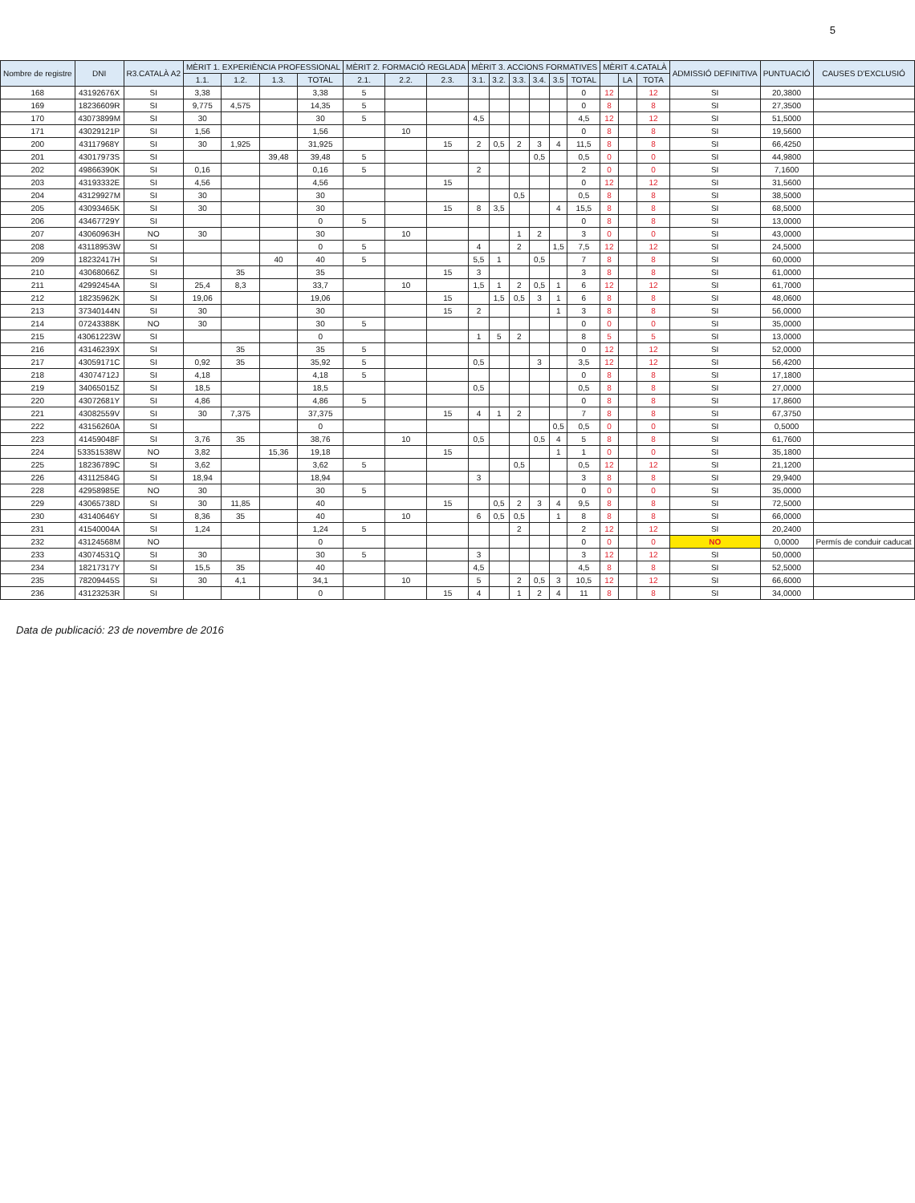5
| Nombre de registre | DNI | R3.CATALÀ A2 | MÈRIT 1. EXPERIÈNCIA PROFESSIONAL | | | | MÈRIT 2. FORMACIÓ REGLADA | | | MÈRIT 3. ACCIONS FORMATIVES | | | | | | MÈRIT 4.CATALÀ | | | ADMISSIÓ DEFINITIVA | PUNTUACIÓ | CAUSES D'EXCLUSIÓ |
| --- | --- | --- | --- | --- | --- | --- | --- | --- | --- | --- | --- | --- | --- | --- | --- | --- | --- | --- | --- | --- | --- |
| | | | 1.1. | 1.2. | 1.3. | TOTAL | 2.1. | 2.2. | 2.3. | 3.1. | 3.2. | 3.3. | 3.4. | 3.5 | TOTAL | | LA | TOTA | | | |
| 168 | 43192676X | SI | 3,38 | | | 3,38 | 5 | | | | | | | | 0 | 12 | | 12 | SI | 20,3800 | |
| 169 | 18236609R | SI | 9,775 | 4,575 | | 14,35 | 5 | | | | | | | | 0 | 8 | | 8 | SI | 27,3500 | |
| 170 | 43073899M | SI | 30 | | | 30 | 5 | | | 4,5 | | | | | 4,5 | 12 | | 12 | SI | 51,5000 | |
| 171 | 43029121P | SI | 1,56 | | | 1,56 | | 10 | | | | | | | 0 | 8 | | 8 | SI | 19,5600 | |
| 200 | 43117968Y | SI | 30 | 1,925 | | 31,925 | | | 15 | 2 | 0,5 | 2 | 3 | 4 | 11,5 | 8 | | 8 | SI | 66,4250 | |
| 201 | 43017973S | SI | | | 39,48 | 39,48 | 5 | | | | | | 0,5 | | 0,5 | 0 | | 0 | SI | 44,9800 | |
| 202 | 49866390K | SI | 0,16 | | | 0,16 | 5 | | | 2 | | | | | 2 | 0 | | 0 | SI | 7,1600 | |
| 203 | 43193332E | SI | 4,56 | | | 4,56 | | | 15 | | | | | | 0 | 12 | | 12 | SI | 31,5600 | |
| 204 | 43129927M | SI | 30 | | | 30 | | | | | | 0,5 | | | 0,5 | 8 | | 8 | SI | 38,5000 | |
| 205 | 43093465K | SI | 30 | | | 30 | | | 15 | 8 | 3,5 | | | 4 | 15,5 | 8 | | 8 | SI | 68,5000 | |
| 206 | 43467729Y | SI | | | | 0 | 5 | | | | | | | | 0 | 8 | | 8 | SI | 13,0000 | |
| 207 | 43060963H | NO | 30 | | | 30 | | 10 | | | | 1 | 2 | | 3 | 0 | | 0 | SI | 43,0000 | |
| 208 | 43118953W | SI | | | | 0 | 5 | | | 4 | | 2 | | 1,5 | 7,5 | 12 | | 12 | SI | 24,5000 | |
| 209 | 18232417H | SI | | | 40 | 40 | 5 | | | 5,5 | 1 | | 0,5 | | 7 | 8 | | 8 | SI | 60,0000 | |
| 210 | 43068066Z | SI | | 35 | | 35 | | | 15 | 3 | | | | | 3 | 8 | | 8 | SI | 61,0000 | |
| 211 | 42992454A | SI | 25,4 | 8,3 | | 33,7 | | 10 | | 1,5 | 1 | 2 | 0,5 | 1 | 6 | 12 | | 12 | SI | 61,7000 | |
| 212 | 18235962K | SI | 19,06 | | | 19,06 | | | 15 | | 1,5 | 0,5 | 3 | 1 | 6 | 8 | | 8 | SI | 48,0600 | |
| 213 | 37340144N | SI | 30 | | | 30 | | | 15 | 2 | | | | 1 | 3 | 8 | | 8 | SI | 56,0000 | |
| 214 | 07243388K | NO | 30 | | | 30 | 5 | | | | | | | | 0 | 0 | | 0 | SI | 35,0000 | |
| 215 | 43061223W | SI | | | | 0 | | | | 1 | 5 | 2 | | | 8 | 5 | | 5 | SI | 13,0000 | |
| 216 | 43146239X | SI | | 35 | | 35 | 5 | | | | | | | | 0 | 12 | | 12 | SI | 52,0000 | |
| 217 | 43059171C | SI | 0,92 | 35 | | 35,92 | 5 | | | 0,5 | | | 3 | | 3,5 | 12 | | 12 | SI | 56,4200 | |
| 218 | 43074712J | SI | 4,18 | | | 4,18 | 5 | | | | | | | | 0 | 8 | | 8 | SI | 17,1800 | |
| 219 | 34065015Z | SI | 18,5 | | | 18,5 | | | | 0,5 | | | | | 0,5 | 8 | | 8 | SI | 27,0000 | |
| 220 | 43072681Y | SI | 4,86 | | | 4,86 | 5 | | | | | | | | 0 | 8 | | 8 | SI | 17,8600 | |
| 221 | 43082559V | SI | 30 | 7,375 | | 37,375 | | | 15 | 4 | 1 | 2 | | | 7 | 8 | | 8 | SI | 67,3750 | |
| 222 | 43156260A | SI | | | | 0 | | | | | | | | 0,5 | 0,5 | 0 | | 0 | SI | 0,5000 | |
| 223 | 41459048F | SI | 3,76 | 35 | | 38,76 | | 10 | | 0,5 | | | 0,5 | 4 | 5 | 8 | | 8 | SI | 61,7600 | |
| 224 | 53351538W | NO | 3,82 | | 15,36 | 19,18 | | | 15 | | | | | 1 | 1 | 0 | | 0 | SI | 35,1800 | |
| 225 | 18236789C | SI | 3,62 | | | 3,62 | 5 | | | | | 0,5 | | | 0,5 | 12 | | 12 | SI | 21,1200 | |
| 226 | 43112584G | SI | 18,94 | | | 18,94 | | | | 3 | | | | | 3 | 8 | | 8 | SI | 29,9400 | |
| 228 | 42958985E | NO | 30 | | | 30 | 5 | | | | | | | | 0 | 0 | | 0 | SI | 35,0000 | |
| 229 | 43065738D | SI | 30 | 11,85 | | 40 | | | 15 | | 0,5 | 2 | 3 | 4 | 9,5 | 8 | | 8 | SI | 72,5000 | |
| 230 | 43140646Y | SI | 8,36 | 35 | | 40 | | 10 | | 6 | 0,5 | 0,5 | | 1 | 8 | 8 | | 8 | SI | 66,0000 | |
| 231 | 41540004A | SI | 1,24 | | | 1,24 | 5 | | | | | 2 | | | 2 | 12 | | 12 | SI | 20,2400 | |
| 232 | 43124568M | NO | | | | 0 | | | | | | | | | 0 | 0 | | 0 | NO | 0,0000 | Permís de conduir caducat |
| 233 | 43074531Q | SI | 30 | | | 30 | 5 | | | 3 | | | | | 3 | 12 | | 12 | SI | 50,0000 | |
| 234 | 18217317Y | SI | 15,5 | 35 | | 40 | | | | 4,5 | | | | | 4,5 | 8 | | 8 | SI | 52,5000 | |
| 235 | 78209445S | SI | 30 | 4,1 | | 34,1 | | 10 | | 5 | | 2 | 0,5 | 3 | 10,5 | 12 | | 12 | SI | 66,6000 | |
| 236 | 43123253R | SI | | | | 0 | | | 15 | 4 | | 1 | 2 | 4 | 11 | 8 | | 8 | SI | 34,0000 | |
Data de publicació: 23 de novembre de 2016